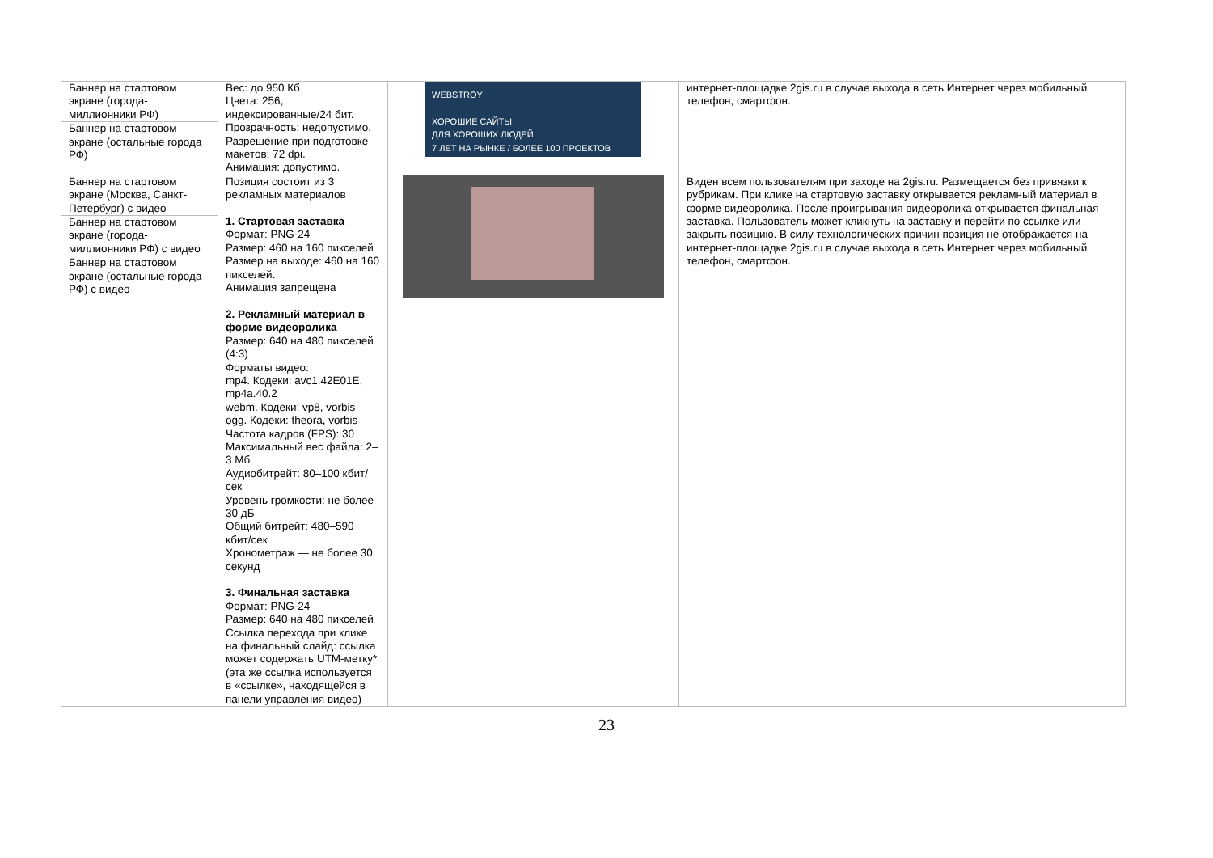| Баннер на стартовом экране (города-миллионники РФ) Баннер на стартовом экране (остальные города РФ) | Вес: до 950 Кб Цвета: 256, индексированные/24 бит. Прозрачность: недопустимо. Разрешение при подготовке макетов: 72 dpi. Анимация: допустимо. | WEBSTROY ХОРОШИЕ САЙТЫ ДЛЯ ХОРОШИХ ЛЮДЕЙ 7 ЛЕТ НА РЫНКЕ / БОЛЕЕ 100 ПРОЕКТОВ | интернет-площадке 2gis.ru в случае выхода в сеть Интернет через мобильный телефон, смартфон. |
| Баннер на стартовом экране (Москва, Санкт-Петербург) с видео Баннер на стартовом экране (города-миллионники РФ) с видео Баннер на стартовом экране (остальные города РФ) с видео | Позиция состоит из 3 рекламных материалов 1. Стартовая заставка Формат: PNG-24 Размер: 460 на 160 пикселей Размер на выходе: 460 на 160 пикселей. Анимация запрещена 2. Рекламный материал в форме видеоролика Размер: 640 на 480 пикселей (4:3) Форматы видео: mp4. Кодеки: avc1.42E01E, mp4a.40.2 webm. Кодеки: vp8, vorbis ogg. Кодеки: theora, vorbis Частота кадров (FPS): 30 Максимальный вес файла: 2–3 Мб Аудиобитрейт: 80–100 кбит/сек Уровень громкости: не более 30 дБ Общий битрейт: 480–590 кбит/сек Хронометраж — не более 30 секунд 3. Финальная заставка Формат: PNG-24 Размер: 640 на 480 пикселей Ссылка перехода при клике на финальный слайд: ссылка может содержать UTM-метку* (эта же ссылка используется в «ссылке», находящейся в панели управления видео) | | Виден всем пользователям при заходе на 2gis.ru. Размещается без привязки к рубрикам. При клике на стартовую заставку открывается рекламный материал в форме видеоролика. После проигрывания видеоролика открывается финальная заставка. Пользователь может кликнуть на заставку и перейти по ссылке или закрыть позицию. В силу технологических причин позиция не отображается на интернет-площадке 2gis.ru в случае выхода в сеть Интернет через мобильный телефон, смартфон. |
23